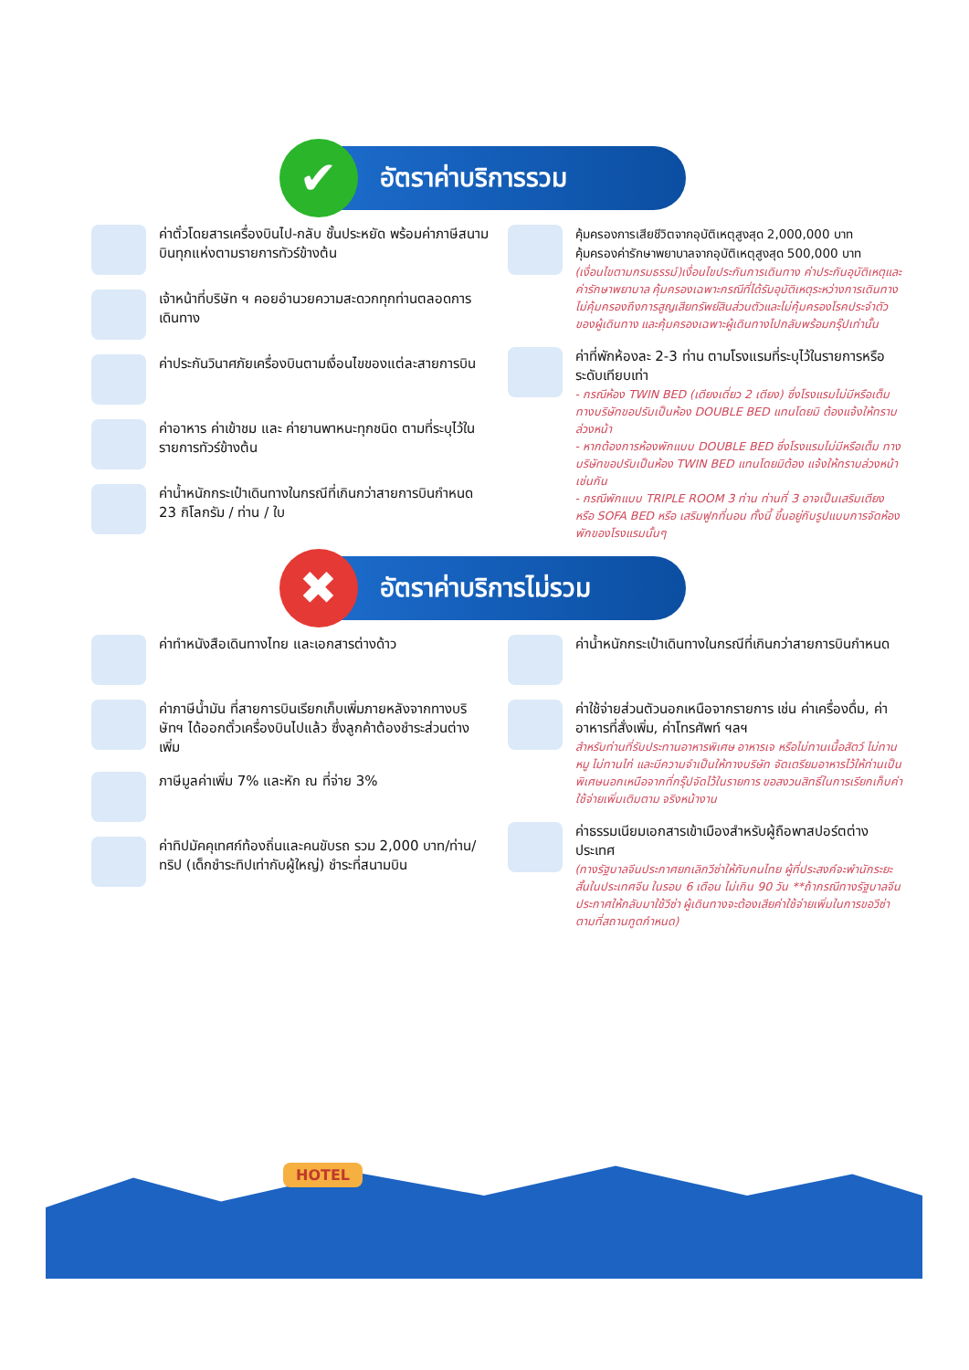✔
อัตราค่าบริการรวม
ค่าตั๋วโดยสารเครื่องบินไป-กลับ ชั้นประหยัด พร้อมค่าภาษีสนามบินทุกแห่งตามรายการทัวร์ข้างต้น
เจ้าหน้าที่บริษัท ฯ คอยอำนวยความสะดวกทุกท่านตลอดการเดินทาง
ค่าประกันวินาศภัยเครื่องบินตามเงื่อนไขของแต่ละสายการบิน
ค่าอาหาร ค่าเข้าชม และ ค่ายานพาหนะทุกชนิด ตามที่ระบุไว้ในรายการทัวร์ข้างต้น
ค่าน้ำหนักกระเป๋าเดินทางในกรณีที่เกินกว่าสายการบินกำหนด 23 กิโลกรัม / ท่าน / ใบ
คุ้มครองการเสียชีวิตจากอุบัติเหตุสูงสุด 2,000,000 บาท
คุ้มครองค่ารักษาพยาบาลจากอุบัติเหตุสูงสุด 500,000 บาท
(เงื่อนไขตามกรมธรรม์)เงื่อนไขประกันการเดินทาง ค่าประกันอุบัติเหตุและค่ารักษาพยาบาล คุ้มครองเฉพาะกรณีที่ได้รับอุบัติเหตุระหว่างการเดินทางไม่คุ้มครองถึงการสูญเสียทรัพย์สินส่วนตัวและไม่คุ้มครองโรคประจำตัวของผู้เดินทาง และคุ้มครองเฉพาะผู้เดินทางไปกลับพร้อมกรุ๊ปเท่านั้น
ค่าที่พักห้องละ 2-3 ท่าน ตามโรงแรมที่ระบุไว้ในรายการหรือ ระดับเทียบเท่า
- กรณีห้อง TWIN BED (เตียงเดี่ยว 2 เตียง) ซึ่งโรงแรมไม่มีหรือเต็ม ทางบริษัทขอปรับเป็นห้อง DOUBLE BED แทนโดยมิ ต้องแจ้งให้ทราบล่วงหน้า
- หากต้องการห้องพักแบบ DOUBLE BED ซึ่งโรงแรมไม่มีหรือเต็ม ทางบริษัทขอปรับเป็นห้อง TWIN BED แทนโดยมิต้อง แจ้งให้ทราบล่วงหน้า เช่นกัน
- กรณีพักแบบ TRIPLE ROOM 3 ท่าน ท่านที่ 3 อาจเป็นเสริมเตียง หรือ SOFA BED หรือ เสริมฟูกที่นอน ทั้งนี้ ขึ้นอยู่กับรูปแบบการจัดห้องพักของโรงแรมนั้นๆ
✖
อัตราค่าบริการไม่รวม
ค่าทำหนังสือเดินทางไทย และเอกสารต่างด้าว
ค่าภาษีน้ำมัน ที่สายการบินเรียกเก็บเพิ่มภายหลังจากทางบริษัทฯ ได้ออกตั๋วเครื่องบินไปแล้ว ซึ่งลูกค้าต้องชำระส่วนต่างเพิ่ม
ภาษีมูลค่าเพิ่ม 7% และหัก ณ ที่จ่าย 3%
ค่าทิปมัคคุเทศก์ท้องถิ่นและคนขับรถ รวม 2,000 บาท/ท่าน/ทริป (เด็กชำระทิปเท่ากับผู้ใหญ่) ชำระที่สนามบิน
ค่าน้ำหนักกระเป๋าเดินทางในกรณีที่เกินกว่าสายการบินกำหนด
ค่าใช้จ่ายส่วนตัวนอกเหนือจากรายการ เช่น ค่าเครื่องดื่ม, ค่าอาหารที่สั่งเพิ่ม, ค่าโทรศัพท์ ฯลฯ
สำหรับท่านที่รับประทานอาหารพิเศษ อาหารเจ หรือไม่ทานเนื้อสัตว์ ไม่ทานหมู ไม่ทานไก่ และมีความจำเป็นให้ทางบริษัท จัดเตรียมอาหารไว้ให้ท่านเป็นพิเศษนอกเหนือจากที่กรุ๊ปจัดไว้ในรายการ ขอสงวนสิทธิ์ในการเรียกเก็บค่าใช้จ่ายเพิ่มเติมตาม จริงหน้างาน
ค่าธรรมเนียมเอกสารเข้าเมืองสำหรับผู้ถือพาสปอร์ตต่างประเทศ
(ทางรัฐบาลจีนประกาศยกเลิกวีซ่าให้กับคนไทย ผู้ที่ประสงค์จะพำนักระยะสั้นในประเทศจีน ในรอบ 6 เดือน ไม่เกิน 90 วัน **ถ้ากรณีทางรัฐบาลจีนประกาศให้กลับมาใช้วีซ่า ผู้เดินทางจะต้องเสียค่าใช้จ่ายเพิ่มในการขอวีซ่าตามที่สถานทูตกำหนด)
HOTEL